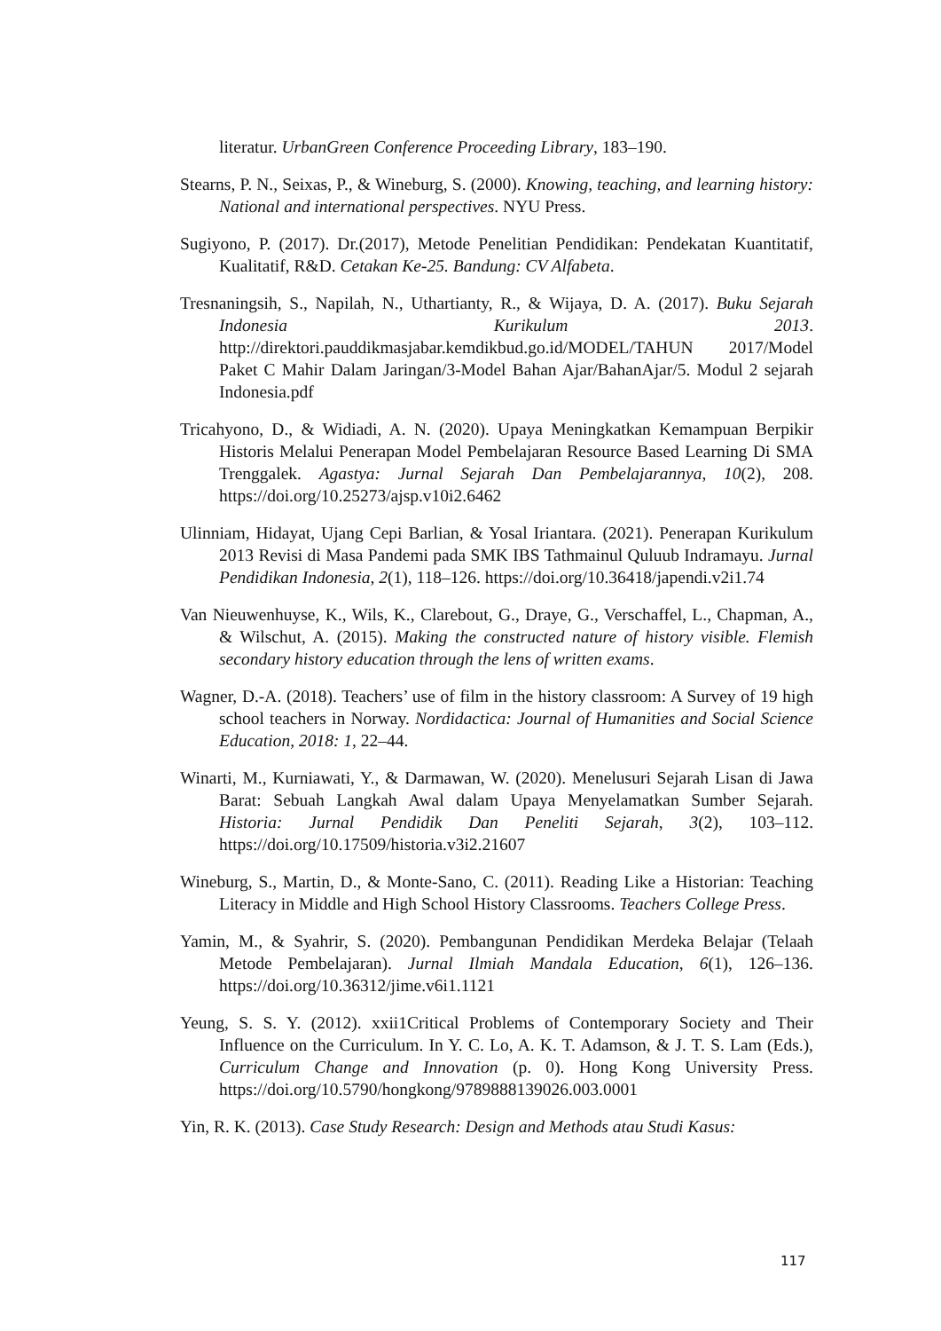literatur. UrbanGreen Conference Proceeding Library, 183–190.
Stearns, P. N., Seixas, P., & Wineburg, S. (2000). Knowing, teaching, and learning history: National and international perspectives. NYU Press.
Sugiyono, P. (2017). Dr.(2017), Metode Penelitian Pendidikan: Pendekatan Kuantitatif, Kualitatif, R&D. Cetakan Ke-25. Bandung: CV Alfabeta.
Tresnaningsih, S., Napilah, N., Uthartianty, R., & Wijaya, D. A. (2017). Buku Sejarah Indonesia Kurikulum 2013. http://direktori.pauddikmasjabar.kemdikbud.go.id/MODEL/TAHUN 2017/Model Paket C Mahir Dalam Jaringan/3-Model Bahan Ajar/BahanAjar/5. Modul 2 sejarah Indonesia.pdf
Tricahyono, D., & Widiadi, A. N. (2020). Upaya Meningkatkan Kemampuan Berpikir Historis Melalui Penerapan Model Pembelajaran Resource Based Learning Di SMA Trenggalek. Agastya: Jurnal Sejarah Dan Pembelajarannya, 10(2), 208. https://doi.org/10.25273/ajsp.v10i2.6462
Ulinniam, Hidayat, Ujang Cepi Barlian, & Yosal Iriantara. (2021). Penerapan Kurikulum 2013 Revisi di Masa Pandemi pada SMK IBS Tathmainul Quluub Indramayu. Jurnal Pendidikan Indonesia, 2(1), 118–126. https://doi.org/10.36418/japendi.v2i1.74
Van Nieuwenhuyse, K., Wils, K., Clarebout, G., Draye, G., Verschaffel, L., Chapman, A., & Wilschut, A. (2015). Making the constructed nature of history visible. Flemish secondary history education through the lens of written exams.
Wagner, D.-A. (2018). Teachers’ use of film in the history classroom: A Survey of 19 high school teachers in Norway. Nordidactica: Journal of Humanities and Social Science Education, 2018: 1, 22–44.
Winarti, M., Kurniawati, Y., & Darmawan, W. (2020). Menelusuri Sejarah Lisan di Jawa Barat: Sebuah Langkah Awal dalam Upaya Menyelamatkan Sumber Sejarah. Historia: Jurnal Pendidik Dan Peneliti Sejarah, 3(2), 103–112. https://doi.org/10.17509/historia.v3i2.21607
Wineburg, S., Martin, D., & Monte-Sano, C. (2011). Reading Like a Historian: Teaching Literacy in Middle and High School History Classrooms. Teachers College Press.
Yamin, M., & Syahrir, S. (2020). Pembangunan Pendidikan Merdeka Belajar (Telaah Metode Pembelajaran). Jurnal Ilmiah Mandala Education, 6(1), 126–136. https://doi.org/10.36312/jime.v6i1.1121
Yeung, S. S. Y. (2012). xxii1Critical Problems of Contemporary Society and Their Influence on the Curriculum. In Y. C. Lo, A. K. T. Adamson, & J. T. S. Lam (Eds.), Curriculum Change and Innovation (p. 0). Hong Kong University Press. https://doi.org/10.5790/hongkong/9789888139026.003.0001
Yin, R. K. (2013). Case Study Research: Design and Methods atau Studi Kasus:
117